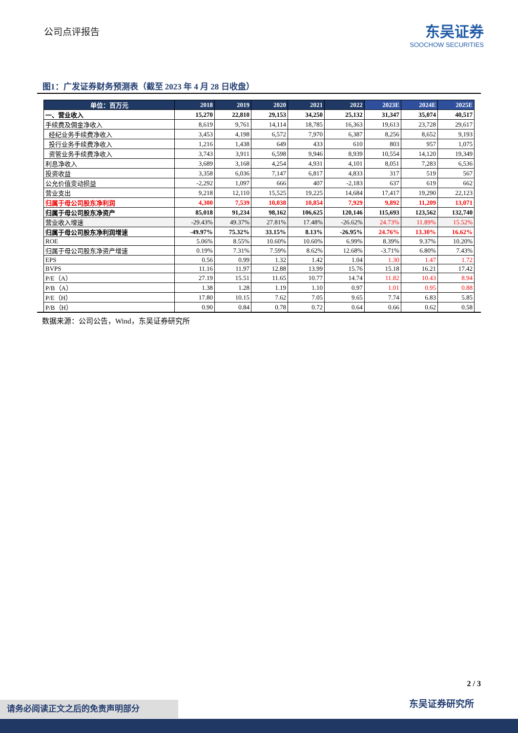公司点评报告
东吴证券
SOOCHOW SECURITIES
图1：广发证券财务预测表（截至 2023 年 4 月 28 日收盘）
| 单位：百万元 | 2018 | 2019 | 2020 | 2021 | 2022 | 2023E | 2024E | 2025E |
| --- | --- | --- | --- | --- | --- | --- | --- | --- |
| 一、营业收入 | 15,270 | 22,810 | 29,153 | 34,250 | 25,132 | 31,347 | 35,074 | 40,517 |
| 手续费及佣金净收入 | 8,619 | 9,761 | 14,114 | 18,785 | 16,363 | 19,613 | 23,728 | 29,617 |
| 经纪业务手续费净收入 | 3,453 | 4,198 | 6,572 | 7,970 | 6,387 | 8,256 | 8,652 | 9,193 |
| 投行业务手续费净收入 | 1,216 | 1,438 | 649 | 433 | 610 | 803 | 957 | 1,075 |
| 资管业务手续费净收入 | 3,743 | 3,911 | 6,598 | 9,946 | 8,939 | 10,554 | 14,120 | 19,349 |
| 利息净收入 | 3,689 | 3,168 | 4,254 | 4,931 | 4,101 | 8,051 | 7,283 | 6,536 |
| 投资收益 | 3,358 | 6,036 | 7,147 | 6,817 | 4,833 | 317 | 519 | 567 |
| 公允价值变动损益 | -2,292 | 1,097 | 666 | 407 | -2,183 | 637 | 619 | 662 |
| 营业支出 | 9,218 | 12,110 | 15,525 | 19,225 | 14,684 | 17,417 | 19,290 | 22,123 |
| 归属于母公司股东净利润 | 4,300 | 7,539 | 10,038 | 10,854 | 7,929 | 9,892 | 11,209 | 13,071 |
| 归属于母公司股东净资产 | 85,018 | 91,234 | 98,162 | 106,625 | 120,146 | 115,693 | 123,562 | 132,740 |
| 营业收入增速 | -29.43% | 49.37% | 27.81% | 17.48% | -26.62% | 24.73% | 11.89% | 15.52% |
| 归属于母公司股东净利润增速 | -49.97% | 75.32% | 33.15% | 8.13% | -26.95% | 24.76% | 13.30% | 16.62% |
| ROE | 5.06% | 8.55% | 10.60% | 10.60% | 6.99% | 8.39% | 9.37% | 10.20% |
| 归属于母公司股东净资产增速 | 0.19% | 7.31% | 7.59% | 8.62% | 12.68% | -3.71% | 6.80% | 7.43% |
| EPS | 0.56 | 0.99 | 1.32 | 1.42 | 1.04 | 1.30 | 1.47 | 1.72 |
| BVPS | 11.16 | 11.97 | 12.88 | 13.99 | 15.76 | 15.18 | 16.21 | 17.42 |
| P/E（A） | 27.19 | 15.51 | 11.65 | 10.77 | 14.74 | 11.82 | 10.43 | 8.94 |
| P/B（A） | 1.38 | 1.28 | 1.19 | 1.10 | 0.97 | 1.01 | 0.95 | 0.88 |
| P/E（H） | 17.80 | 10.15 | 7.62 | 7.05 | 9.65 | 7.74 | 6.83 | 5.85 |
| P/B（H） | 0.90 | 0.84 | 0.78 | 0.72 | 0.64 | 0.66 | 0.62 | 0.58 |
数据来源：公司公告，Wind，东吴证券研究所
2 / 3
东吴证券研究所 请务必阅读正文之后的免责声明部分